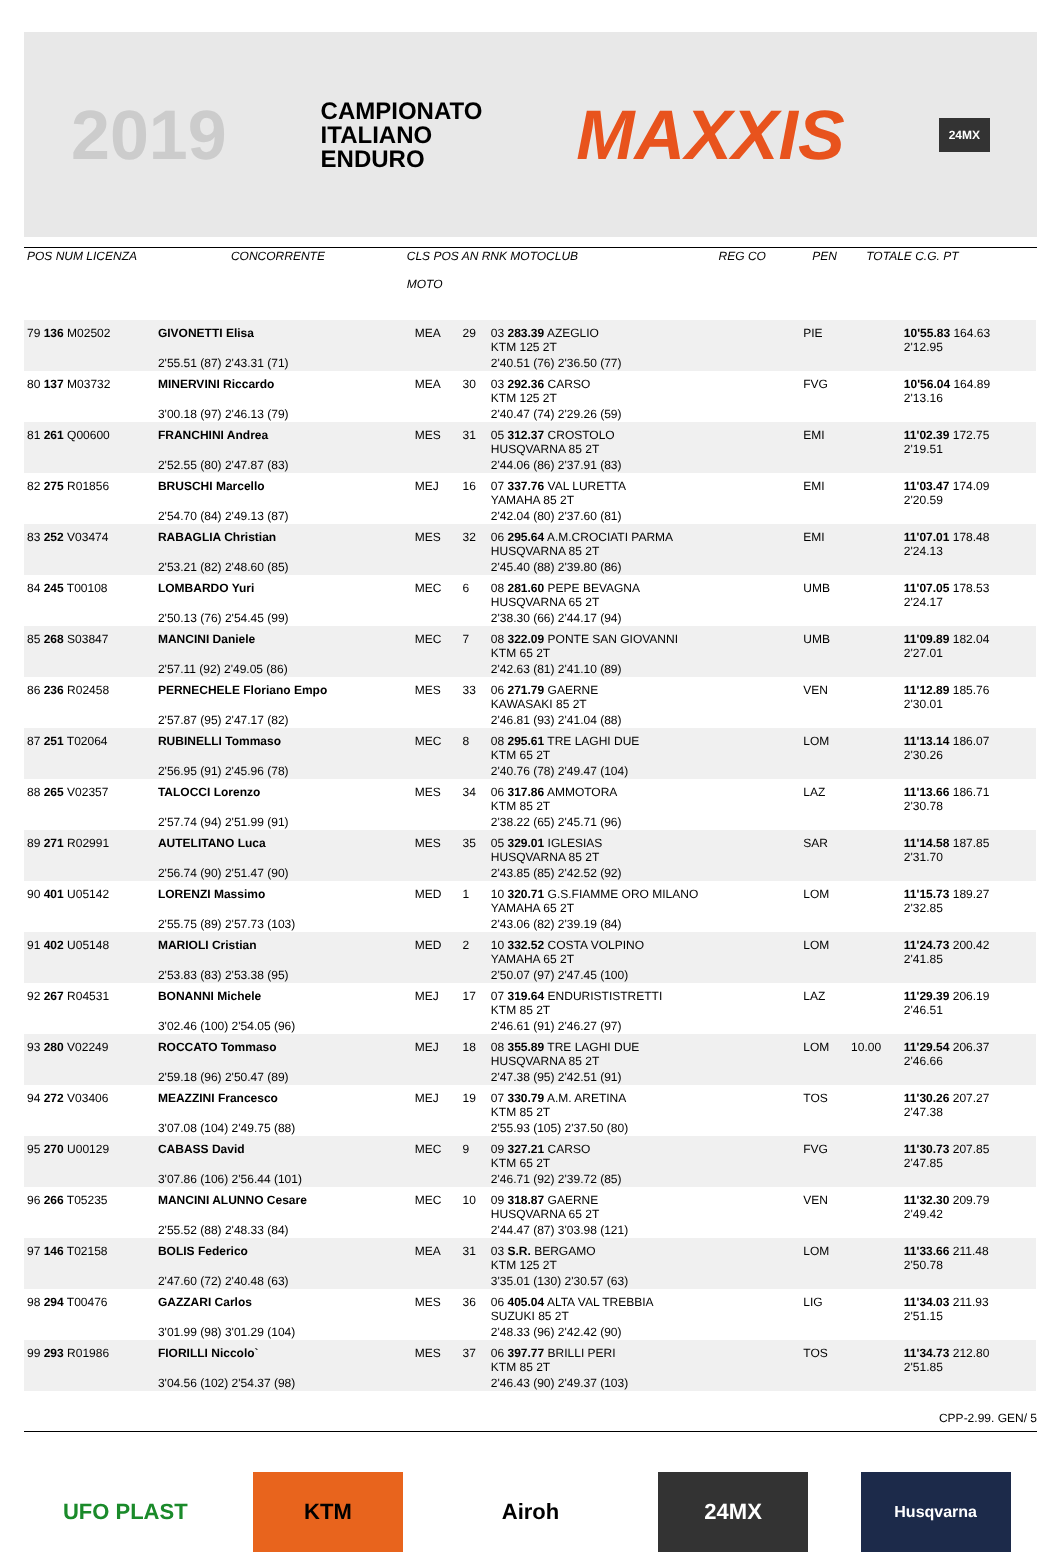2019
CAMPIONATO
ITALIANO
ENDURO
MAXXIS
24MX
| POS NUM LICENZA | CONCORRENTE | CLS POS AN RNK MOTOCLUB MOTO | REG CO | PEN | TOTALE C.G. PT |
| 79 136 M02502 | GIVONETTI Elisa | MEA | 29 | 03 283.39 AZEGLIO KTM 125 2T | PIE | | 10'55.83 164.63 2'12.95 |
| | 2'55.51 (87) 2'43.31 (71) | | | 2'40.51 (76) 2'36.50 (77) | | | |
| 80 137 M03732 | MINERVINI Riccardo | MEA | 30 | 03 292.36 CARSO KTM 125 2T | FVG | | 10'56.04 164.89 2'13.16 |
| | 3'00.18 (97) 2'46.13 (79) | | | 2'40.47 (74) 2'29.26 (59) | | | |
| 81 261 Q00600 | FRANCHINI Andrea | MES | 31 | 05 312.37 CROSTOLO HUSQVARNA 85 2T | EMI | | 11'02.39 172.75 2'19.51 |
| | 2'52.55 (80) 2'47.87 (83) | | | 2'44.06 (86) 2'37.91 (83) | | | |
| 82 275 R01856 | BRUSCHI Marcello | MEJ | 16 | 07 337.76 VAL LURETTA YAMAHA 85 2T | EMI | | 11'03.47 174.09 2'20.59 |
| | 2'54.70 (84) 2'49.13 (87) | | | 2'42.04 (80) 2'37.60 (81) | | | |
| 83 252 V03474 | RABAGLIA Christian | MES | 32 | 06 295.64 A.M.CROCIATI PARMA HUSQVARNA 85 2T | EMI | | 11'07.01 178.48 2'24.13 |
| | 2'53.21 (82) 2'48.60 (85) | | | 2'45.40 (88) 2'39.80 (86) | | | |
| 84 245 T00108 | LOMBARDO Yuri | MEC | 6 | 08 281.60 PEPE BEVAGNA HUSQVARNA 65 2T | UMB | | 11'07.05 178.53 2'24.17 |
| | 2'50.13 (76) 2'54.45 (99) | | | 2'38.30 (66) 2'44.17 (94) | | | |
| 85 268 S03847 | MANCINI Daniele | MEC | 7 | 08 322.09 PONTE SAN GIOVANNI KTM 65 2T | UMB | | 11'09.89 182.04 2'27.01 |
| | 2'57.11 (92) 2'49.05 (86) | | | 2'42.63 (81) 2'41.10 (89) | | | |
| 86 236 R02458 | PERNECHELE Floriano Empo | MES | 33 | 06 271.79 GAERNE KAWASAKI 85 2T | VEN | | 11'12.89 185.76 2'30.01 |
| | 2'57.87 (95) 2'47.17 (82) | | | 2'46.81 (93) 2'41.04 (88) | | | |
| 87 251 T02064 | RUBINELLI Tommaso | MEC | 8 | 08 295.61 TRE LAGHI DUE KTM 65 2T | LOM | | 11'13.14 186.07 2'30.26 |
| | 2'56.95 (91) 2'45.96 (78) | | | 2'40.76 (78) 2'49.47 (104) | | | |
| 88 265 V02357 | TALOCCI Lorenzo | MES | 34 | 06 317.86 AMMOTORA KTM 85 2T | LAZ | | 11'13.66 186.71 2'30.78 |
| | 2'57.74 (94) 2'51.99 (91) | | | 2'38.22 (65) 2'45.71 (96) | | | |
| 89 271 R02991 | AUTELITANO Luca | MES | 35 | 05 329.01 IGLESIAS HUSQVARNA 85 2T | SAR | | 11'14.58 187.85 2'31.70 |
| | 2'56.74 (90) 2'51.47 (90) | | | 2'43.85 (85) 2'42.52 (92) | | | |
| 90 401 U05142 | LORENZI Massimo | MED | 1 | 10 320.71 G.S.FIAMME ORO MILANO YAMAHA 65 2T | LOM | | 11'15.73 189.27 2'32.85 |
| | 2'55.75 (89) 2'57.73 (103) | | | 2'43.06 (82) 2'39.19 (84) | | | |
| 91 402 U05148 | MARIOLI Cristian | MED | 2 | 10 332.52 COSTA VOLPINO YAMAHA 65 2T | LOM | | 11'24.73 200.42 2'41.85 |
| | 2'53.83 (83) 2'53.38 (95) | | | 2'50.07 (97) 2'47.45 (100) | | | |
| 92 267 R04531 | BONANNI Michele | MEJ | 17 | 07 319.64 ENDURISTISTRETTI KTM 85 2T | LAZ | | 11'29.39 206.19 2'46.51 |
| | 3'02.46 (100) 2'54.05 (96) | | | 2'46.61 (91) 2'46.27 (97) | | | |
| 93 280 V02249 | ROCCATO Tommaso | MEJ | 18 | 08 355.89 TRE LAGHI DUE HUSQVARNA 85 2T | LOM | 10.00 | 11'29.54 206.37 2'46.66 |
| | 2'59.18 (96) 2'50.47 (89) | | | 2'47.38 (95) 2'42.51 (91) | | | |
| 94 272 V03406 | MEAZZINI Francesco | MEJ | 19 | 07 330.79 A.M. ARETINA KTM 85 2T | TOS | | 11'30.26 207.27 2'47.38 |
| | 3'07.08 (104) 2'49.75 (88) | | | 2'55.93 (105) 2'37.50 (80) | | | |
| 95 270 U00129 | CABASS David | MEC | 9 | 09 327.21 CARSO KTM 65 2T | FVG | | 11'30.73 207.85 2'47.85 |
| | 3'07.86 (106) 2'56.44 (101) | | | 2'46.71 (92) 2'39.72 (85) | | | |
| 96 266 T05235 | MANCINI ALUNNO Cesare | MEC | 10 | 09 318.87 GAERNE HUSQVARNA 65 2T | VEN | | 11'32.30 209.79 2'49.42 |
| | 2'55.52 (88) 2'48.33 (84) | | | 2'44.47 (87) 3'03.98 (121) | | | |
| 97 146 T02158 | BOLIS Federico | MEA | 31 | 03 S.R. BERGAMO KTM 125 2T | LOM | | 11'33.66 211.48 2'50.78 |
| | 2'47.60 (72) 2'40.48 (63) | | | 3'35.01 (130) 2'30.57 (63) | | | |
| 98 294 T00476 | GAZZARI Carlos | MES | 36 | 06 405.04 ALTA VAL TREBBIA SUZUKI 85 2T | LIG | | 11'34.03 211.93 2'51.15 |
| | 3'01.99 (98) 3'01.29 (104) | | | 2'48.33 (96) 2'42.42 (90) | | | |
| 99 293 R01986 | FIORILLI Niccolo` | MES | 37 | 06 397.77 BRILLI PERI KTM 85 2T | TOS | | 11'34.73 212.80 2'51.85 |
| | 3'04.56 (102) 2'54.37 (98) | | | 2'46.43 (90) 2'49.37 (103) | | | |
CPP-2.99. GEN/ 5
UFO PLAST KTM Airoh 24MX
Husqvarna